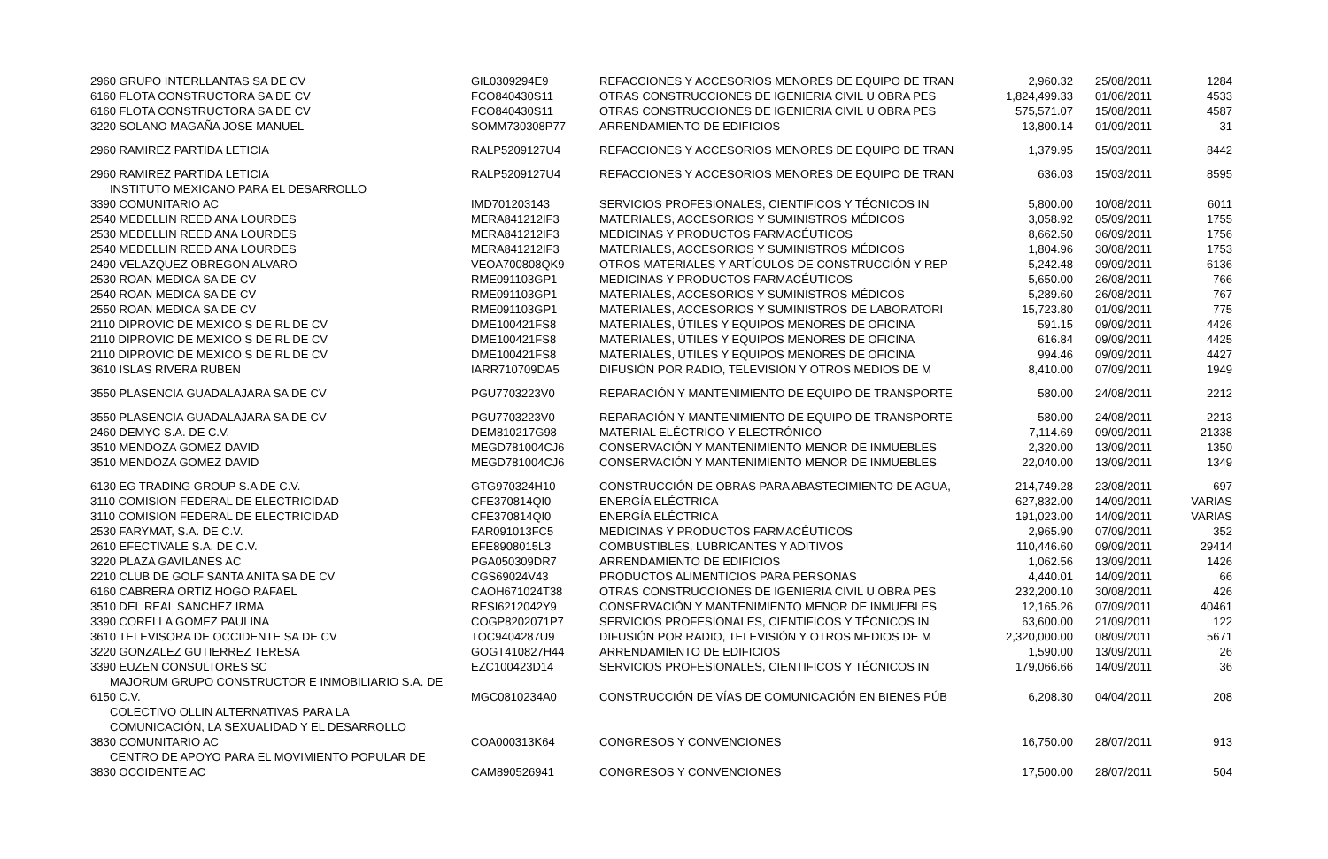| 2960 GRUPO INTERLLANTAS SA DE CV | GIL0309294E9 | REFACCIONES Y ACCESORIOS MENORES DE EQUIPO DE TRAN | 2,960.32 | 25/08/2011 | 1284 |
| 6160 FLOTA CONSTRUCTORA SA DE CV | FCO840430S11 | OTRAS CONSTRUCCIONES DE IGENIERIA CIVIL U OBRA PES | 1,824,499.33 | 01/06/2011 | 4533 |
| 6160 FLOTA CONSTRUCTORA SA DE CV | FCO840430S11 | OTRAS CONSTRUCCIONES DE IGENIERIA CIVIL U OBRA PES | 575,571.07 | 15/08/2011 | 4587 |
| 3220 SOLANO MAGAÑA JOSE MANUEL | SOMM730308P77 | ARRENDAMIENTO DE EDIFICIOS | 13,800.14 | 01/09/2011 | 31 |
| 2960 RAMIREZ PARTIDA LETICIA | RALP5209127U4 | REFACCIONES Y ACCESORIOS MENORES DE EQUIPO DE TRAN | 1,379.95 | 15/03/2011 | 8442 |
| 2960 RAMIREZ PARTIDA LETICIA | RALP5209127U4 | REFACCIONES Y ACCESORIOS MENORES DE EQUIPO DE TRAN | 636.03 | 15/03/2011 | 8595 |
| INSTITUTO MEXICANO PARA EL DESARROLLO | | | | | |
| 3390 COMUNITARIO AC | IMD701203143 | SERVICIOS PROFESIONALES, CIENTIFICOS Y TÉCNICOS IN | 5,800.00 | 10/08/2011 | 6011 |
| 2540 MEDELLIN REED ANA LOURDES | MERA841212IF3 | MATERIALES, ACCESORIOS Y SUMINISTROS MÉDICOS | 3,058.92 | 05/09/2011 | 1755 |
| 2530 MEDELLIN REED ANA LOURDES | MERA841212IF3 | MEDICINAS Y PRODUCTOS FARMACÉUTICOS | 8,662.50 | 06/09/2011 | 1756 |
| 2540 MEDELLIN REED ANA LOURDES | MERA841212IF3 | MATERIALES, ACCESORIOS Y SUMINISTROS MÉDICOS | 1,804.96 | 30/08/2011 | 1753 |
| 2490 VELAZQUEZ OBREGON ALVARO | VEOA700808QK9 | OTROS MATERIALES Y ARTÍCULOS DE CONSTRUCCIÓN Y REP | 5,242.48 | 09/09/2011 | 6136 |
| 2530 ROAN MEDICA SA DE CV | RME091103GP1 | MEDICINAS Y PRODUCTOS FARMACÉUTICOS | 5,650.00 | 26/08/2011 | 766 |
| 2540 ROAN MEDICA SA DE CV | RME091103GP1 | MATERIALES, ACCESORIOS Y SUMINISTROS MÉDICOS | 5,289.60 | 26/08/2011 | 767 |
| 2550 ROAN MEDICA SA DE CV | RME091103GP1 | MATERIALES, ACCESORIOS Y SUMINISTROS DE LABORATORI | 15,723.80 | 01/09/2011 | 775 |
| 2110 DIPROVIC DE MEXICO S DE RL DE CV | DME100421FS8 | MATERIALES, ÚTILES Y EQUIPOS MENORES DE OFICINA | 591.15 | 09/09/2011 | 4426 |
| 2110 DIPROVIC DE MEXICO S DE RL DE CV | DME100421FS8 | MATERIALES, ÚTILES Y EQUIPOS MENORES DE OFICINA | 616.84 | 09/09/2011 | 4425 |
| 2110 DIPROVIC DE MEXICO S DE RL DE CV | DME100421FS8 | MATERIALES, ÚTILES Y EQUIPOS MENORES DE OFICINA | 994.46 | 09/09/2011 | 4427 |
| 3610 ISLAS RIVERA RUBEN | IARR710709DA5 | DIFUSIÓN POR RADIO, TELEVISIÓN Y OTROS MEDIOS DE M | 8,410.00 | 07/09/2011 | 1949 |
| 3550 PLASENCIA GUADALAJARA SA DE CV | PGU7703223V0 | REPARACIÓN Y MANTENIMIENTO DE EQUIPO DE TRANSPORTE | 580.00 | 24/08/2011 | 2212 |
| 3550 PLASENCIA GUADALAJARA SA DE CV | PGU7703223V0 | REPARACIÓN Y MANTENIMIENTO DE EQUIPO DE TRANSPORTE | 580.00 | 24/08/2011 | 2213 |
| 2460 DEMYC S.A. DE C.V. | DEM810217G98 | MATERIAL ELÉCTRICO Y ELECTRÓNICO | 7,114.69 | 09/09/2011 | 21338 |
| 3510 MENDOZA GOMEZ DAVID | MEGD781004CJ6 | CONSERVACIÓN Y MANTENIMIENTO MENOR DE INMUEBLES | 2,320.00 | 13/09/2011 | 1350 |
| 3510 MENDOZA GOMEZ DAVID | MEGD781004CJ6 | CONSERVACIÓN Y MANTENIMIENTO MENOR DE INMUEBLES | 22,040.00 | 13/09/2011 | 1349 |
| 6130 EG TRADING GROUP S.A DE C.V. | GTG970324H10 | CONSTRUCCIÓN DE OBRAS PARA ABASTECIMIENTO DE AGUA, | 214,749.28 | 23/08/2011 | 697 |
| 3110 COMISION FEDERAL DE ELECTRICIDAD | CFE370814QI0 | ENERGÍA ELÉCTRICA | 627,832.00 | 14/09/2011 | VARIAS |
| 3110 COMISION FEDERAL DE ELECTRICIDAD | CFE370814QI0 | ENERGÍA ELÉCTRICA | 191,023.00 | 14/09/2011 | VARIAS |
| 2530 FARYMAT, S.A. DE C.V. | FAR091013FC5 | MEDICINAS Y PRODUCTOS FARMACÉUTICOS | 2,965.90 | 07/09/2011 | 352 |
| 2610 EFECTIVALE S.A. DE C.V. | EFE8908015L3 | COMBUSTIBLES, LUBRICANTES Y ADITIVOS | 110,446.60 | 09/09/2011 | 29414 |
| 3220 PLAZA GAVILANES AC | PGA050309DR7 | ARRENDAMIENTO DE EDIFICIOS | 1,062.56 | 13/09/2011 | 1426 |
| 2210 CLUB DE GOLF SANTA ANITA SA DE CV | CGS69024V43 | PRODUCTOS ALIMENTICIOS PARA PERSONAS | 4,440.01 | 14/09/2011 | 66 |
| 6160 CABRERA ORTIZ HOGO RAFAEL | CAOH671024T38 | OTRAS CONSTRUCCIONES DE IGENIERIA CIVIL U OBRA PES | 232,200.10 | 30/08/2011 | 426 |
| 3510 DEL REAL SANCHEZ IRMA | RESI6212042Y9 | CONSERVACIÓN Y MANTENIMIENTO MENOR DE INMUEBLES | 12,165.26 | 07/09/2011 | 40461 |
| 3390 CORELLA GOMEZ PAULINA | COGP8202071P7 | SERVICIOS PROFESIONALES, CIENTIFICOS Y TÉCNICOS IN | 63,600.00 | 21/09/2011 | 122 |
| 3610 TELEVISORA DE OCCIDENTE SA DE CV | TOC9404287U9 | DIFUSIÓN POR RADIO, TELEVISIÓN Y OTROS MEDIOS DE M | 2,320,000.00 | 08/09/2011 | 5671 |
| 3220 GONZALEZ GUTIERREZ TERESA | GOGT410827H44 | ARRENDAMIENTO DE EDIFICIOS | 1,590.00 | 13/09/2011 | 26 |
| 3390 EUZEN CONSULTORES SC | EZC100423D14 | SERVICIOS PROFESIONALES, CIENTIFICOS Y TÉCNICOS IN | 179,066.66 | 14/09/2011 | 36 |
| MAJORUM GRUPO CONSTRUCTOR E INMOBILIARIO S.A. DE | | | | | |
| 6150 C.V. | MGC0810234A0 | CONSTRUCCIÓN DE VÍAS DE COMUNICACIÓN EN BIENES PÚB | 6,208.30 | 04/04/2011 | 208 |
| COLECTIVO OLLIN ALTERNATIVAS PARA LA | | | | | |
| COMUNICACIÓN, LA SEXUALIDAD Y EL DESARROLLO | | | | | |
| 3830 COMUNITARIO AC | COA000313K64 | CONGRESOS Y CONVENCIONES | 16,750.00 | 28/07/2011 | 913 |
| CENTRO DE APOYO PARA EL MOVIMIENTO POPULAR DE | | | | | |
| 3830 OCCIDENTE AC | CAM890526941 | CONGRESOS Y CONVENCIONES | 17,500.00 | 28/07/2011 | 504 |